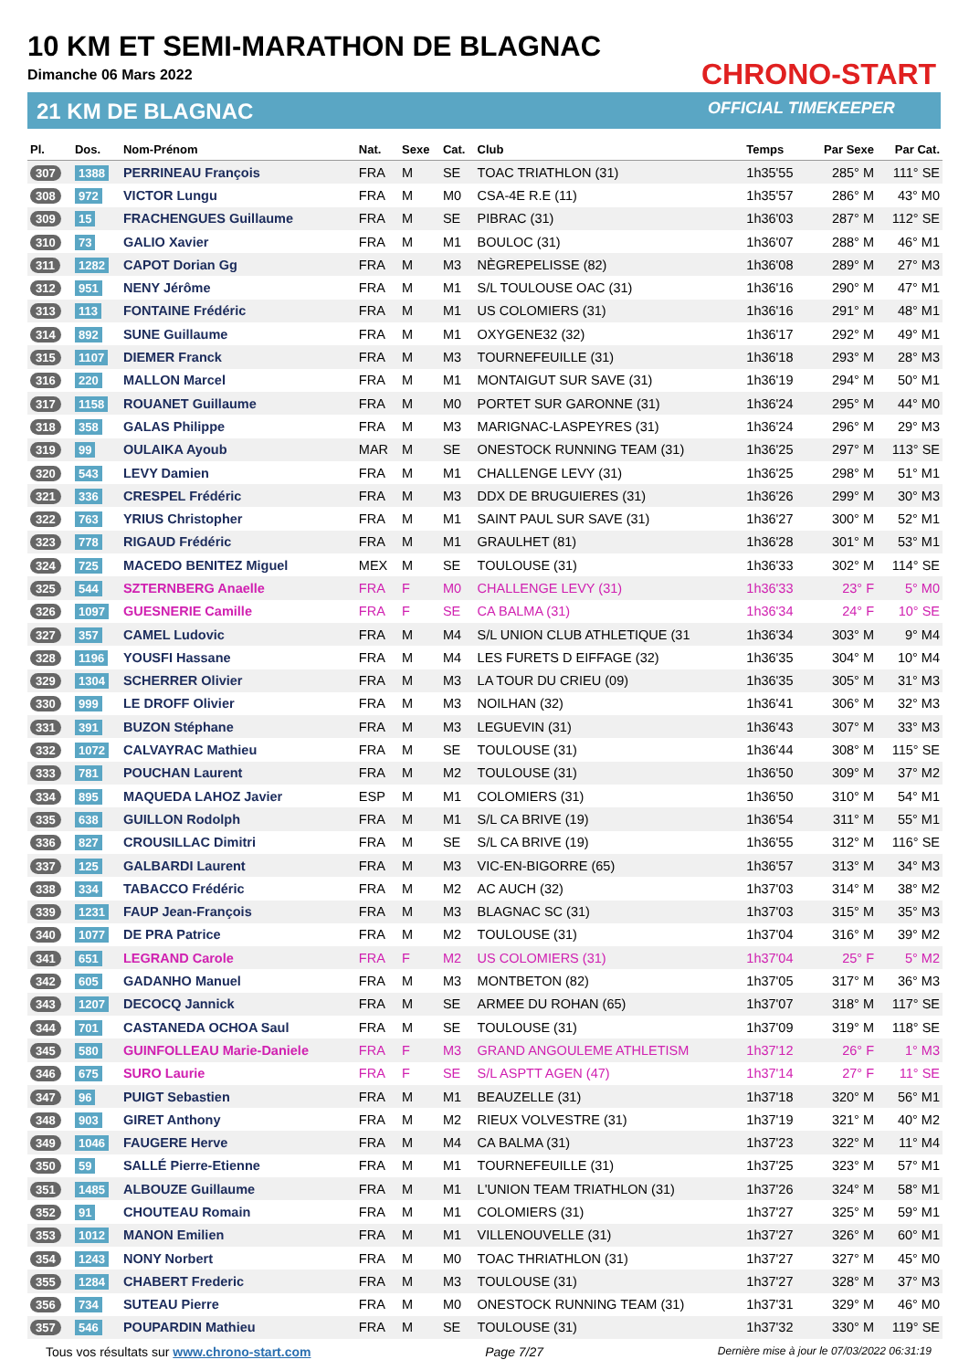10 KM ET SEMI-MARATHON DE BLAGNAC
Dimanche 06 Mars 2022
21 KM DE BLAGNAC
CHRONO-START
OFFICIAL TIMEKEEPER
| Pl. | Dos. | Nom-Prénom | Nat. | Sexe | Cat. | Club | Temps | Par Sexe | Par Cat. |
| --- | --- | --- | --- | --- | --- | --- | --- | --- | --- |
| 307 | 1388 | PERRINEAU François | FRA | M | SE | TOAC TRIATHLON (31) | 1h35'55 | 285° M | 111° SE |
| 308 | 972 | VICTOR Lungu | FRA | M | M0 | CSA-4E R.E (11) | 1h35'57 | 286° M | 43° M0 |
| 309 | 15 | FRACHENGUES Guillaume | FRA | M | SE | PIBRAC (31) | 1h36'03 | 287° M | 112° SE |
| 310 | 73 | GALIO Xavier | FRA | M | M1 | BOULOC (31) | 1h36'07 | 288° M | 46° M1 |
| 311 | 1282 | CAPOT Dorian Gg | FRA | M | M3 | NÈGREPELISSE (82) | 1h36'08 | 289° M | 27° M3 |
| 312 | 951 | NENY Jérôme | FRA | M | M1 | S/L TOULOUSE OAC (31) | 1h36'16 | 290° M | 47° M1 |
| 313 | 113 | FONTAINE Frédéric | FRA | M | M1 | US COLOMIERS (31) | 1h36'16 | 291° M | 48° M1 |
| 314 | 892 | SUNE Guillaume | FRA | M | M1 | OXYGENE32 (32) | 1h36'17 | 292° M | 49° M1 |
| 315 | 1107 | DIEMER Franck | FRA | M | M3 | TOURNEFEUILLE (31) | 1h36'18 | 293° M | 28° M3 |
| 316 | 220 | MALLON Marcel | FRA | M | M1 | MONTAIGUT SUR SAVE (31) | 1h36'19 | 294° M | 50° M1 |
| 317 | 1158 | ROUANET Guillaume | FRA | M | M0 | PORTET SUR GARONNE (31) | 1h36'24 | 295° M | 44° M0 |
| 318 | 358 | GALAS Philippe | FRA | M | M3 | MARIGNAC-LASPEYRES (31) | 1h36'24 | 296° M | 29° M3 |
| 319 | 99 | OULAIKA Ayoub | MAR | M | SE | ONESTOCK RUNNING TEAM (31) | 1h36'25 | 297° M | 113° SE |
| 320 | 543 | LEVY Damien | FRA | M | M1 | CHALLENGE LEVY (31) | 1h36'25 | 298° M | 51° M1 |
| 321 | 336 | CRESPEL Frédéric | FRA | M | M3 | DDX DE BRUGUIERES (31) | 1h36'26 | 299° M | 30° M3 |
| 322 | 763 | YRIUS Christopher | FRA | M | M1 | SAINT PAUL SUR SAVE (31) | 1h36'27 | 300° M | 52° M1 |
| 323 | 778 | RIGAUD Frédéric | FRA | M | M1 | GRAULHET (81) | 1h36'28 | 301° M | 53° M1 |
| 324 | 725 | MACEDO BENITEZ Miguel | MEX | M | SE | TOULOUSE (31) | 1h36'33 | 302° M | 114° SE |
| 325 | 544 | SZTERNBERG Anaelle | FRA | F | M0 | CHALLENGE LEVY (31) | 1h36'33 | 23° F | 5° M0 |
| 326 | 1097 | GUESNERIE Camille | FRA | F | SE | CA BALMA (31) | 1h36'34 | 24° F | 10° SE |
| 327 | 357 | CAMEL Ludovic | FRA | M | M4 | S/L UNION CLUB ATHLETIQUE (31 | 1h36'34 | 303° M | 9° M4 |
| 328 | 1196 | YOUSFI Hassane | FRA | M | M4 | LES FURETS D EIFFAGE (32) | 1h36'35 | 304° M | 10° M4 |
| 329 | 1304 | SCHERRER Olivier | FRA | M | M3 | LA TOUR DU CRIEU (09) | 1h36'35 | 305° M | 31° M3 |
| 330 | 999 | LE DROFF Olivier | FRA | M | M3 | NOILHAN (32) | 1h36'41 | 306° M | 32° M3 |
| 331 | 391 | BUZON Stéphane | FRA | M | M3 | LEGUEVIN (31) | 1h36'43 | 307° M | 33° M3 |
| 332 | 1072 | CALVAYRAC Mathieu | FRA | M | SE | TOULOUSE (31) | 1h36'44 | 308° M | 115° SE |
| 333 | 781 | POUCHAN Laurent | FRA | M | M2 | TOULOUSE (31) | 1h36'50 | 309° M | 37° M2 |
| 334 | 895 | MAQUEDA LAHOZ Javier | ESP | M | M1 | COLOMIERS (31) | 1h36'50 | 310° M | 54° M1 |
| 335 | 638 | GUILLON Rodolph | FRA | M | M1 | S/L CA BRIVE (19) | 1h36'54 | 311° M | 55° M1 |
| 336 | 827 | CROUSILLAC Dimitri | FRA | M | SE | S/L CA BRIVE (19) | 1h36'55 | 312° M | 116° SE |
| 337 | 125 | GALBARDI Laurent | FRA | M | M3 | VIC-EN-BIGORRE (65) | 1h36'57 | 313° M | 34° M3 |
| 338 | 334 | TABACCO Frédéric | FRA | M | M2 | AC AUCH (32) | 1h37'03 | 314° M | 38° M2 |
| 339 | 1231 | FAUP Jean-François | FRA | M | M3 | BLAGNAC SC (31) | 1h37'03 | 315° M | 35° M3 |
| 340 | 1077 | DE PRA Patrice | FRA | M | M2 | TOULOUSE (31) | 1h37'04 | 316° M | 39° M2 |
| 341 | 651 | LEGRAND Carole | FRA | F | M2 | US COLOMIERS (31) | 1h37'04 | 25° F | 5° M2 |
| 342 | 605 | GADANHO Manuel | FRA | M | M3 | MONTBETON (82) | 1h37'05 | 317° M | 36° M3 |
| 343 | 1207 | DECOCQ Jannick | FRA | M | SE | ARMEE DU ROHAN (65) | 1h37'07 | 318° M | 117° SE |
| 344 | 701 | CASTANEDA OCHOA Saul | FRA | M | SE | TOULOUSE (31) | 1h37'09 | 319° M | 118° SE |
| 345 | 580 | GUINFOLLEAU Marie-Daniele | FRA | F | M3 | GRAND ANGOULEME ATHLETISM | 1h37'12 | 26° F | 1° M3 |
| 346 | 675 | SURO Laurie | FRA | F | SE | S/L ASPTT AGEN (47) | 1h37'14 | 27° F | 11° SE |
| 347 | 96 | PUIGT Sebastien | FRA | M | M1 | BEAUZELLE (31) | 1h37'18 | 320° M | 56° M1 |
| 348 | 903 | GIRET Anthony | FRA | M | M2 | RIEUX VOLVESTRE (31) | 1h37'19 | 321° M | 40° M2 |
| 349 | 1046 | FAUGERE Herve | FRA | M | M4 | CA BALMA (31) | 1h37'23 | 322° M | 11° M4 |
| 350 | 59 | SALLÉ Pierre-Etienne | FRA | M | M1 | TOURNEFEUILLE (31) | 1h37'25 | 323° M | 57° M1 |
| 351 | 1485 | ALBOUZE Guillaume | FRA | M | M1 | L'UNION TEAM TRIATHLON (31) | 1h37'26 | 324° M | 58° M1 |
| 352 | 91 | CHOUTEAU Romain | FRA | M | M1 | COLOMIERS (31) | 1h37'27 | 325° M | 59° M1 |
| 353 | 1012 | MANON Emilien | FRA | M | M1 | VILLENOUVELLE (31) | 1h37'27 | 326° M | 60° M1 |
| 354 | 1243 | NONY Norbert | FRA | M | M0 | TOAC THRIATHLON (31) | 1h37'27 | 327° M | 45° M0 |
| 355 | 1284 | CHABERT Frederic | FRA | M | M3 | TOULOUSE (31) | 1h37'27 | 328° M | 37° M3 |
| 356 | 734 | SUTEAU Pierre | FRA | M | M0 | ONESTOCK RUNNING TEAM (31) | 1h37'31 | 329° M | 46° M0 |
| 357 | 546 | POUPARDIN Mathieu | FRA | M | SE | TOULOUSE (31) | 1h37'32 | 330° M | 119° SE |
Tous vos résultats sur www.chrono-start.com Page 7/27 Dernière mise à jour le 07/03/2022 06:31:19